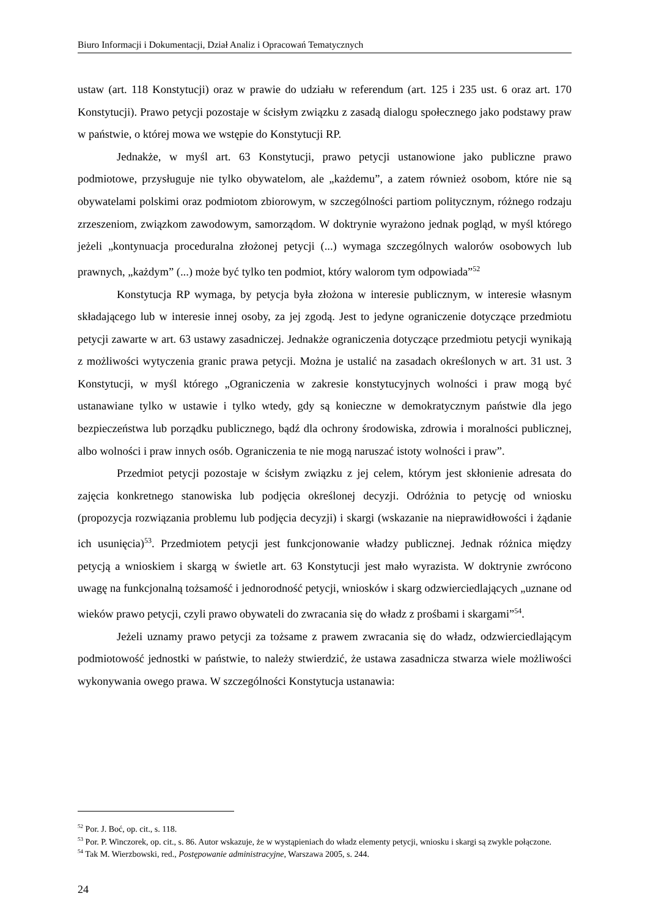Biuro Informacji i Dokumentacji, Dział Analiz i Opracowań Tematycznych
ustaw (art. 118 Konstytucji) oraz w prawie do udziału w referendum (art. 125 i 235 ust. 6 oraz art. 170 Konstytucji). Prawo petycji pozostaje w ścisłym związku z zasadą dialogu społecznego jako podstawy praw w państwie, o której mowa we wstępie do Konstytucji RP.
Jednakże, w myśl art. 63 Konstytucji, prawo petycji ustanowione jako publiczne prawo podmiotowe, przysługuje nie tylko obywatelom, ale „każdemu”, a zatem również osobom, które nie są obywatelami polskimi oraz podmiotom zbiorowym, w szczególności partiom politycznym, różnego rodzaju zrzeszeniom, związkom zawodowym, samorządom. W doktrynie wyrażono jednak pogląd, w myśl którego jeżeli „kontynuacja proceduralna złożonej petycji (...) wymaga szczególnych walorów osobowych lub prawnych, „każdym” (...) może być tylko ten podmiot, który walorom tym odpowiada”<sup>52</sup>
Konstytucja RP wymaga, by petycja była złożona w interesie publicznym, w interesie własnym składającego lub w interesie innej osoby, za jej zgodą. Jest to jedyne ograniczenie dotyczące przedmiotu petycji zawarte w art. 63 ustawy zasadniczej. Jednakże ograniczenia dotyczące przedmiotu petycji wynikają z możliwości wytyczenia granic prawa petycji. Można je ustalić na zasadach określonych w art. 31 ust. 3 Konstytucji, w myśl którego „Ograniczenia w zakresie konstytucyjnych wolności i praw mogą być ustanawiane tylko w ustawie i tylko wtedy, gdy są konieczne w demokratycznym państwie dla jego bezpieczeństwa lub porządku publicznego, bądź dla ochrony środowiska, zdrowia i moralności publicznej, albo wolności i praw innych osób. Ograniczenia te nie mogą naruszać istoty wolności i praw”.
Przedmiot petycji pozostaje w ścisłym związku z jej celem, którym jest skłonienie adresata do zajęcia konkretnego stanowiska lub podjęcia określonej decyzji. Odróżnia to petycję od wniosku (propozycja rozwiązania problemu lub podjęcia decyzji) i skargi (wskazanie na nieprawidłowości i żądanie ich usunięcia)<sup>53</sup>. Przedmiotem petycji jest funkcjonowanie władzy publicznej. Jednak różnica między petycją a wnioskiem i skargą w świetle art. 63 Konstytucji jest mało wyrazista. W doktrynie zwrócono uwagę na funkcjonalną tożsamość i jednorodność petycji, wniosków i skarg odzwierciedlających „uznane od wieków prawo petycji, czyli prawo obywateli do zwracania się do władz z prośbami i skargami”<sup>54</sup>.
Jeżeli uznamy prawo petycji za tożsame z prawem zwracania się do władz, odzwierciedlającym podmiotowość jednostki w państwie, to należy stwierdzić, że ustawa zasadnicza stwarza wiele możliwości wykonywania owego prawa. W szczególności Konstytucja ustanawia:
<sup>52</sup> Por. J. Boć, op. cit., s. 118.
<sup>53</sup> Por. P. Winczorek, op. cit., s. 86. Autor wskazuje, że w wystąpieniach do władz elementy petycji, wniosku i skargi są zwykle połączone.
<sup>54</sup> Tak M. Wierzbowski, red., Postępowanie administracyjne, Warszawa 2005, s. 244.
24